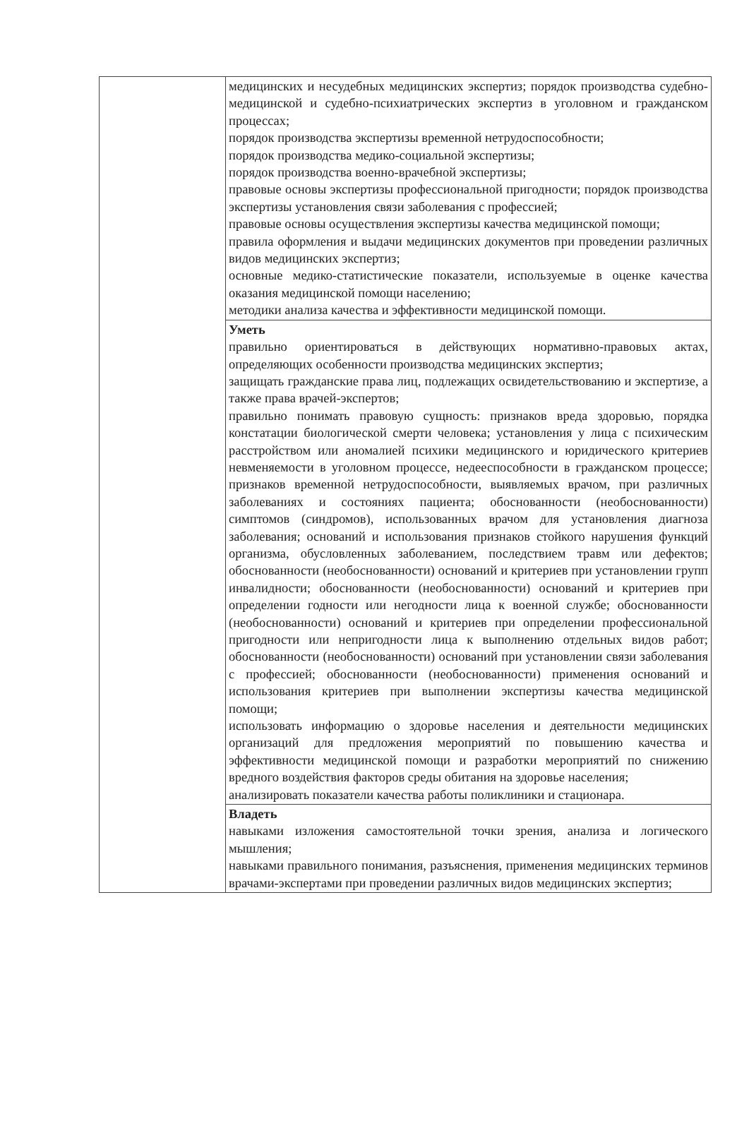| | медицинских и несудебных медицинских экспертиз; порядок производства судебно-медицинской и судебно-психиатрических экспертиз в уголовном и гражданском процессах; порядок производства экспертизы временной нетрудоспособности; порядок производства медико-социальной экспертизы; порядок производства военно-врачебной экспертизы; правовые основы экспертизы профессиональной пригодности; порядок производства экспертизы установления связи заболевания с профессией; правовые основы осуществления экспертизы качества медицинской помощи; правила оформления и выдачи медицинских документов при проведении различных видов медицинских экспертиз; основные медико-статистические показатели, используемые в оценке качества оказания медицинской помощи населению; методики анализа качества и эффективности медицинской помощи. |
| | Уметь правильно ориентироваться в действующих нормативно-правовых актах, определяющих особенности производства медицинских экспертиз; защищать гражданские права лиц, подлежащих освидетельствованию и экспертизе, а также права врачей-экспертов; правильно понимать правовую сущность: признаков вреда здоровью, порядка констатации биологической смерти человека; установления у лица с психическим расстройством или аномалией психики медицинского и юридического критериев невменяемости в уголовном процессе, недееспособности в гражданском процессе; признаков временной нетрудоспособности, выявляемых врачом, при различных заболеваниях и состояниях пациента; обоснованности (необоснованности) симптомов (синдромов), использованных врачом для установления диагноза заболевания; оснований и использования признаков стойкого нарушения функций организма, обусловленных заболеванием, последствием травм или дефектов; обоснованности (необоснованности) оснований и критериев при установлении групп инвалидности; обоснованности (необоснованности) оснований и критериев при определении годности или негодности лица к военной службе; обоснованности (необоснованности) оснований и критериев при определении профессиональной пригодности или непригодности лица к выполнению отдельных видов работ; обоснованности (необоснованности) оснований при установлении связи заболевания с профессией; обоснованности (необоснованности) применения оснований и использования критериев при выполнении экспертизы качества медицинской помощи; использовать информацию о здоровье населения и деятельности медицинских организаций для предложения мероприятий по повышению качества и эффективности медицинской помощи и разработки мероприятий по снижению вредного воздействия факторов среды обитания на здоровье населения; анализировать показатели качества работы поликлиники и стационара. |
| | Владеть навыками изложения самостоятельной точки зрения, анализа и логического мышления; навыками правильного понимания, разъяснения, применения медицинских терминов врачами-экспертами при проведении различных видов медицинских экспертиз; |